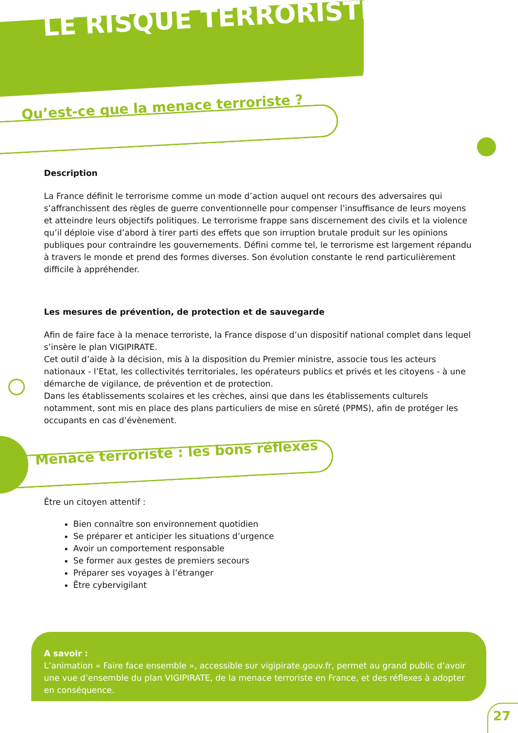LE RISQUE TERRORISTE
Qu’est-ce que la menace terroriste ?
Description
La France définit le terrorisme comme un mode d’action auquel ont recours des adversaires qui s’affranchissent des règles de guerre conventionnelle pour compenser l’insuffisance de leurs moyens et atteindre leurs objectifs politiques. Le terrorisme frappe sans discernement des civils et la violence qu’il déploie vise d’abord à tirer parti des effets que son irruption brutale produit sur les opinions publiques pour contraindre les gouvernements. Défini comme tel, le terrorisme est largement répandu à travers le monde et prend des formes diverses. Son évolution constante le rend particulièrement difficile à appréhender.
Les mesures de prévention, de protection et de sauvegarde
Afin de faire face à la menace terroriste, la France dispose d’un dispositif national complet dans lequel s’insère le plan VIGIPIRATE.
Cet outil d’aide à la décision, mis à la disposition du Premier ministre, associe tous les acteurs nationaux - l’Etat, les collectivités territoriales, les opérateurs publics et privés et les citoyens - à une démarche de vigilance, de prévention et de protection.
Dans les établissements scolaires et les crèches, ainsi que dans les établissements culturels notamment, sont mis en place des plans particuliers de mise en sûreté (PPMS), afin de protéger les occupants en cas d’évènement.
Menace terroriste : les bons réflexes
Être un citoyen attentif :
Bien connaître son environnement quotidien
Se préparer et anticiper les situations d’urgence
Avoir un comportement responsable
Se former aux gestes de premiers secours
Préparer ses voyages à l’étranger
Être cybervigilant
A savoir :
L’animation « Faire face ensemble », accessible sur vigipirate.gouv.fr, permet au grand public d’avoir une vue d’ensemble du plan VIGIPIRATE, de la menace terroriste en France, et des réflexes à adopter en conséquence.
27